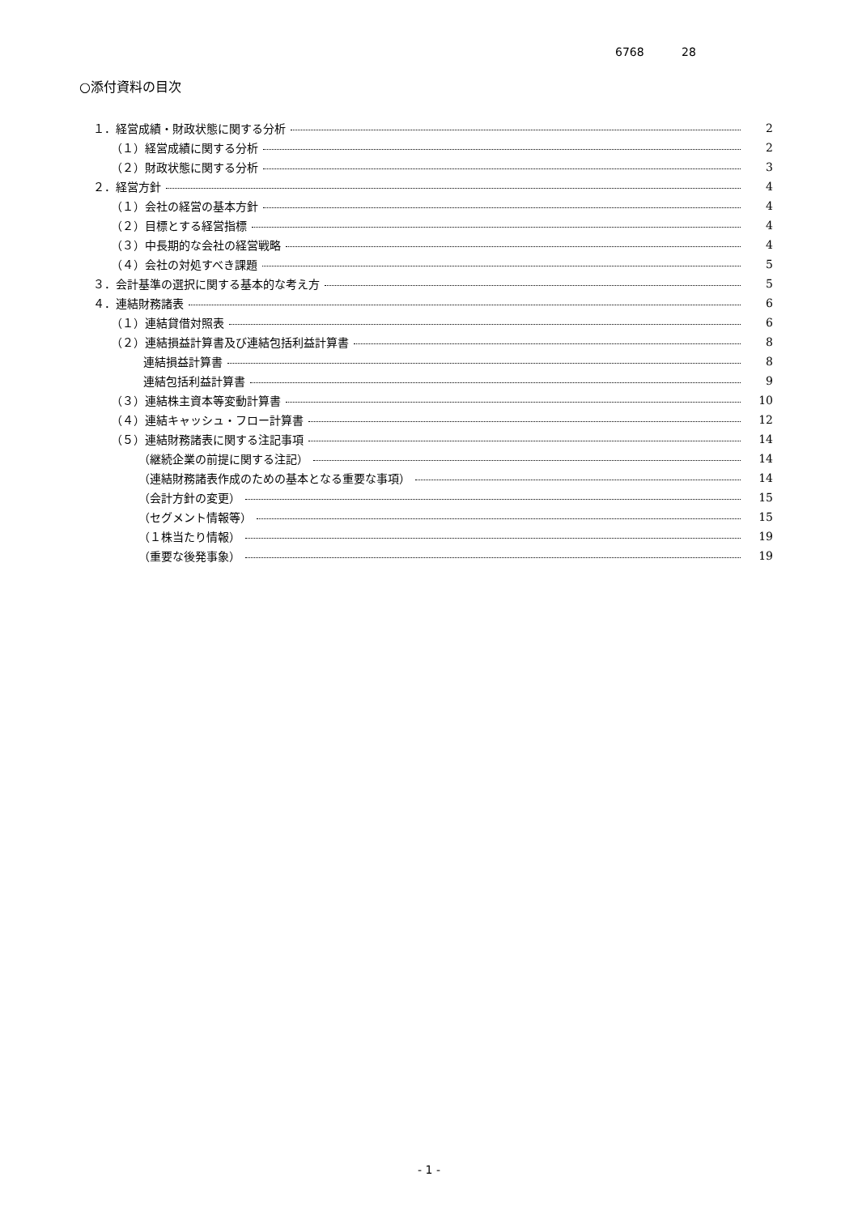6768 28
○添付資料の目次
１．経営成績・財政状態に関する分析 2
（１）経営成績に関する分析 2
（２）財政状態に関する分析 3
２．経営方針 4
（１）会社の経営の基本方針 4
（２）目標とする経営指標 4
（３）中長期的な会社の経営戦略 4
（４）会社の対処すべき課題 5
３．会計基準の選択に関する基本的な考え方 5
４．連結財務諸表 6
（１）連結貸借対照表 6
（２）連結損益計算書及び連結包括利益計算書 8
連結損益計算書 8
連結包括利益計算書 9
（３）連結株主資本等変動計算書 10
（４）連結キャッシュ・フロー計算書 12
（５）連結財務諸表に関する注記事項 14
（継続企業の前提に関する注記） 14
（連結財務諸表作成のための基本となる重要な事項） 14
（会計方針の変更） 15
（セグメント情報等） 15
（１株当たり情報） 19
（重要な後発事象） 19
- 1 -